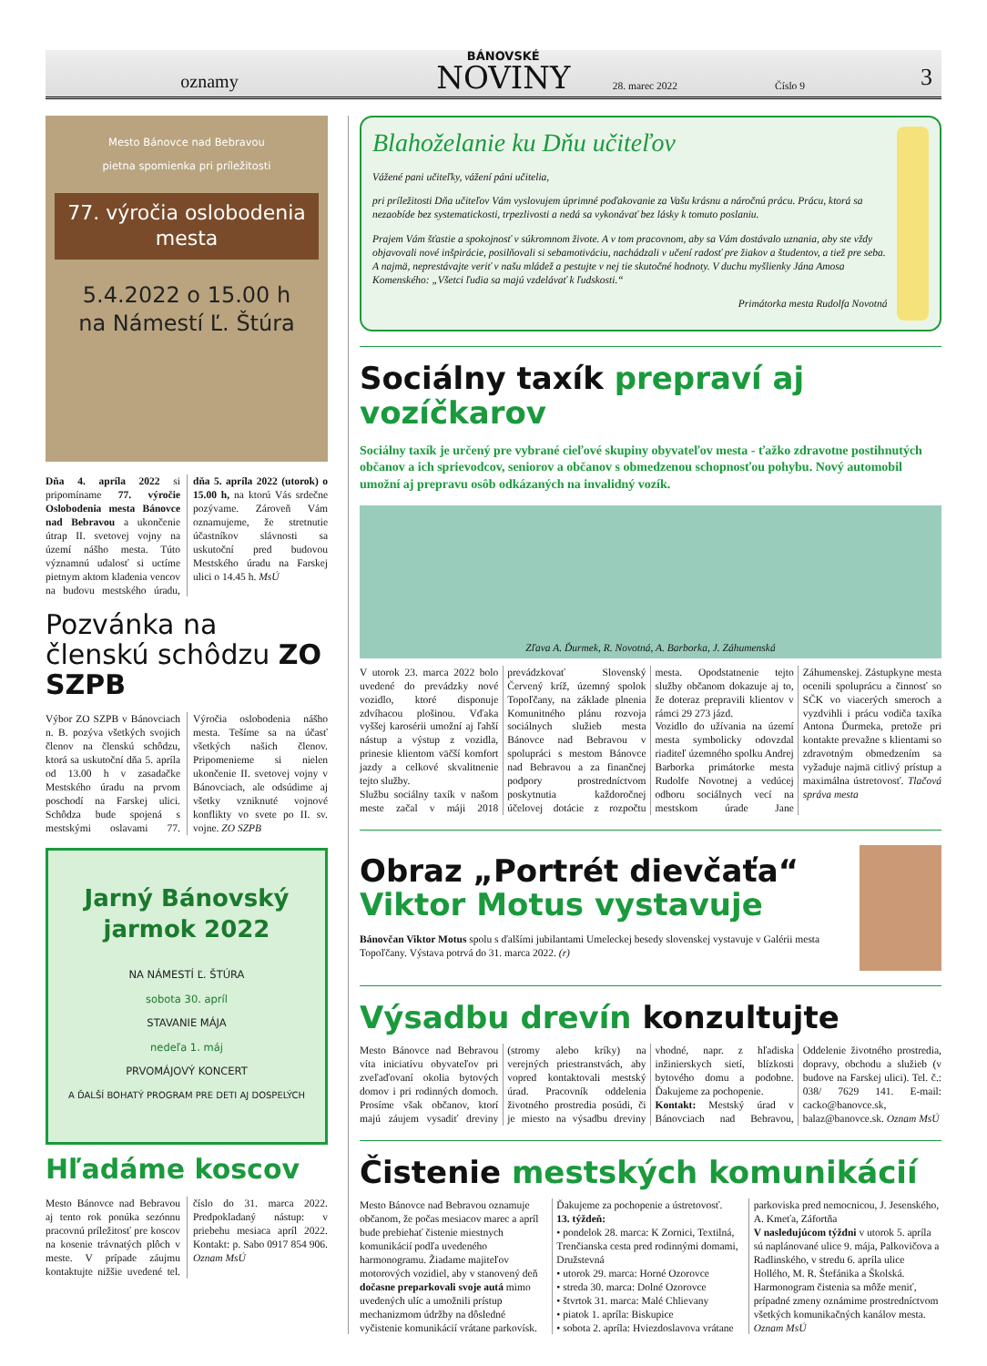oznamy
BÁNOVSKÉ
NOVINY
28. marec 2022
Číslo 9
3
Mesto Bánovce nad Bebravou
pietna spomienka pri príležitosti
77. výročia oslobodenia mesta
5.4.2022 o 15.00 h
na Námestí Ľ. Štúra
Dňa 4. apríla 2022 si pripomíname 77. výročie Oslobodenia mesta Bánovce nad Bebravou a ukončenie útrap II. svetovej vojny na území nášho mesta. Túto významnú udalosť si uctíme pietnym aktom kladenia vencov na budovu mestského úradu, dňa 5. apríla 2022 (utorok) o 15.00 h, na ktorú Vás srdečne pozývame. Zároveň Vám oznamujeme, že stretnutie účastníkov slávnosti sa uskutoční pred budovou Mestského úradu na Farskej ulici o 14.45 h. MsÚ
Pozvánka na členskú schôdzu ZO SZPB
Výbor ZO SZPB v Bánovciach n. B. pozýva všetkých svojich členov na členskú schôdzu, ktorá sa uskutoční dňa 5. apríla od 13.00 h v zasadačke Mestského úradu na prvom poschodí na Farskej ulici. Schôdza bude spojená s mestskými oslavami 77. Výročia oslobodenia nášho mesta. Tešíme sa na účasť všetkých našich členov. Pripomenieme si nielen ukončenie II. svetovej vojny v Bánovciach, ale odsúdime aj všetky vzniknuté vojnové konflikty vo svete po II. sv. vojne. ZO SZPB
Jarný Bánovský jarmok 2022
NA NÁMESTÍ Ľ. ŠTÚRA
sobota 30. apríl
STAVANIE MÁJA
nedeľa 1. máj
PRVOMÁJOVÝ KONCERT
A ĎALŠÍ BOHATÝ PROGRAM PRE DETI AJ DOSPELÝCH
Hľadáme koscov
Mesto Bánovce nad Bebravou aj tento rok ponúka sezónnu pracovnú príležitosť pre koscov na kosenie trávnatých plôch v meste. V prípade záujmu kontaktujte nižšie uvedené tel. číslo do 31. marca 2022. Predpokladaný nástup: v priebehu mesiaca apríl 2022. Kontakt: p. Sabo 0917 854 906. Oznam MsÚ
Blahoželanie ku Dňu učiteľov
Vážené pani učiteľky, vážení páni učitelia,
pri príležitosti Dňa učiteľov Vám vyslovujem úprimné poďakovanie za Vašu krásnu a náročnú prácu. Prácu, ktorá sa nezaobíde bez systematickosti, trpezlivosti a nedá sa vykonávať bez lásky k tomuto poslaniu.
Prajem Vám šťastie a spokojnosť v súkromnom živote. A v tom pracovnom, aby sa Vám dostávalo uznania, aby ste vždy objavovali nové inšpirácie, posilňovali si sebamotiváciu, nachádzali v učení radosť pre žiakov a študentov, a tiež pre seba. A najmä, neprestávajte veriť v našu mládež a pestujte v nej tie skutočné hodnoty. V duchu myšlienky Jána Amosa Komenského: „Všetci ľudia sa majú vzdelávať k ľudskosti.“
Primátorka mesta Rudolfa Novotná
Sociálny taxík prepraví aj vozíčkarov
Sociálny taxík je určený pre vybrané cieľové skupiny obyvateľov mesta - ťažko zdravotne postihnutých občanov a ich sprievodcov, seniorov a občanov s obmedzenou schopnosťou pohybu. Nový automobil umožní aj prepravu osôb odkázaných na invalidný vozík.
Zľava A. Ďurmek, R. Novotná, A. Barborka, J. Záhumenská
V utorok 23. marca 2022 bolo uvedené do prevádzky nové vozidlo, ktoré disponuje zdvíhacou plošinou. Vďaka vyššej karosérii umožní aj ľahší nástup a výstup z vozidla, prinesie klientom väčší komfort jazdy a celkové skvalitnenie tejto služby.
Službu sociálny taxík v našom meste začal v máji 2018 prevádzkovať Slovenský Červený kríž, územný spolok Topoľčany, na základe plnenia Komunitného plánu rozvoja sociálnych služieb mesta Bánovce nad Bebravou v spolupráci s mestom Bánovce nad Bebravou a za finančnej podpory prostredníctvom poskytnutia každoročnej účelovej dotácie z rozpočtu mesta. Opodstatnenie tejto služby občanom dokazuje aj to, že doteraz prepravili klientov v rámci 29 273 jázd.
Vozidlo do užívania na území mesta symbolicky odovzdal riaditeľ územného spolku Andrej Barborka primátorke mesta Rudolfe Novotnej a vedúcej odboru sociálnych vecí na mestskom úrade Jane Záhumenskej. Zástupkyne mesta ocenili spoluprácu a činnosť so SČK vo viacerých smeroch a vyzdvihli i prácu vodiča taxíka Antona Ďurmeka, pretože pri kontakte prevažne s klientami so zdravotným obmedzením sa vyžaduje najmä citlivý prístup a maximálna ústretovosť. Tlačová správa mesta
Obraz „Portrét dievčaťa“
Viktor Motus vystavuje
Bánovčan Viktor Motus spolu s ďalšími jubilantami Umeleckej besedy slovenskej vystavuje v Galérii mesta Topoľčany. Výstava potrvá do 31. marca 2022. (r)
Výsadbu drevín konzultujte
Mesto Bánovce nad Bebravou víta iniciatívu obyvateľov pri zveľaďovaní okolia bytových domov i pri rodinných domoch. Prosíme však občanov, ktorí majú záujem vysadiť dreviny (stromy alebo kríky) na verejných priestranstvách, aby vopred kontaktovali mestský úrad. Pracovník oddelenia životného prostredia posúdi, či je miesto na výsadbu dreviny vhodné, napr. z hľadiska inžinierskych sietí, blízkosti bytového domu a podobne. Ďakujeme za pochopenie.
Kontakt: Mestský úrad v Bánovciach nad Bebravou, Oddelenie životného prostredia, dopravy, obchodu a služieb (v budove na Farskej ulici). Tel. č.: 038/ 7629 141. E-mail: cacko@banovce.sk, balaz@banovce.sk. Oznam MsÚ
Čistenie mestských komunikácií
Mesto Bánovce nad Bebravou oznamuje občanom, že počas mesiacov marec a apríl bude prebiehať čistenie miestnych komunikácií podľa uvedeného harmonogramu. Žiadame majiteľov motorových vozidiel, aby v stanovený deň dočasne preparkovali svoje autá mimo uvedených ulíc a umožnili prístup mechanizmom údržby na dôsledné vyčistenie komunikácií vrátane parkovísk. Ďakujeme za pochopenie a ústretovosť.
13. týždeň:
• pondelok 28. marca: K Zornici, Textilná, Trenčianska cesta pred rodinnými domami, Družstevná
• utorok 29. marca: Horné Ozorovce
• streda 30. marca: Dolné Ozorovce
• štvrtok 31. marca: Malé Chlievany
• piatok 1. apríla: Biskupice
• sobota 2. apríla: Hviezdoslavova vrátane parkoviska pred nemocnicou, J. Jesenského, A. Kmeťa, Záfortňa
V nasledujúcom týždni v utorok 5. apríla sú naplánované ulice 9. mája, Palkovičova a Radlinského, v stredu 6. apríla ulice Hollého, M. R. Štefánika a Školská.
Harmonogram čistenia sa môže meniť, prípadné zmeny oznámime prostredníctvom všetkých komunikačných kanálov mesta. Oznam MsÚ